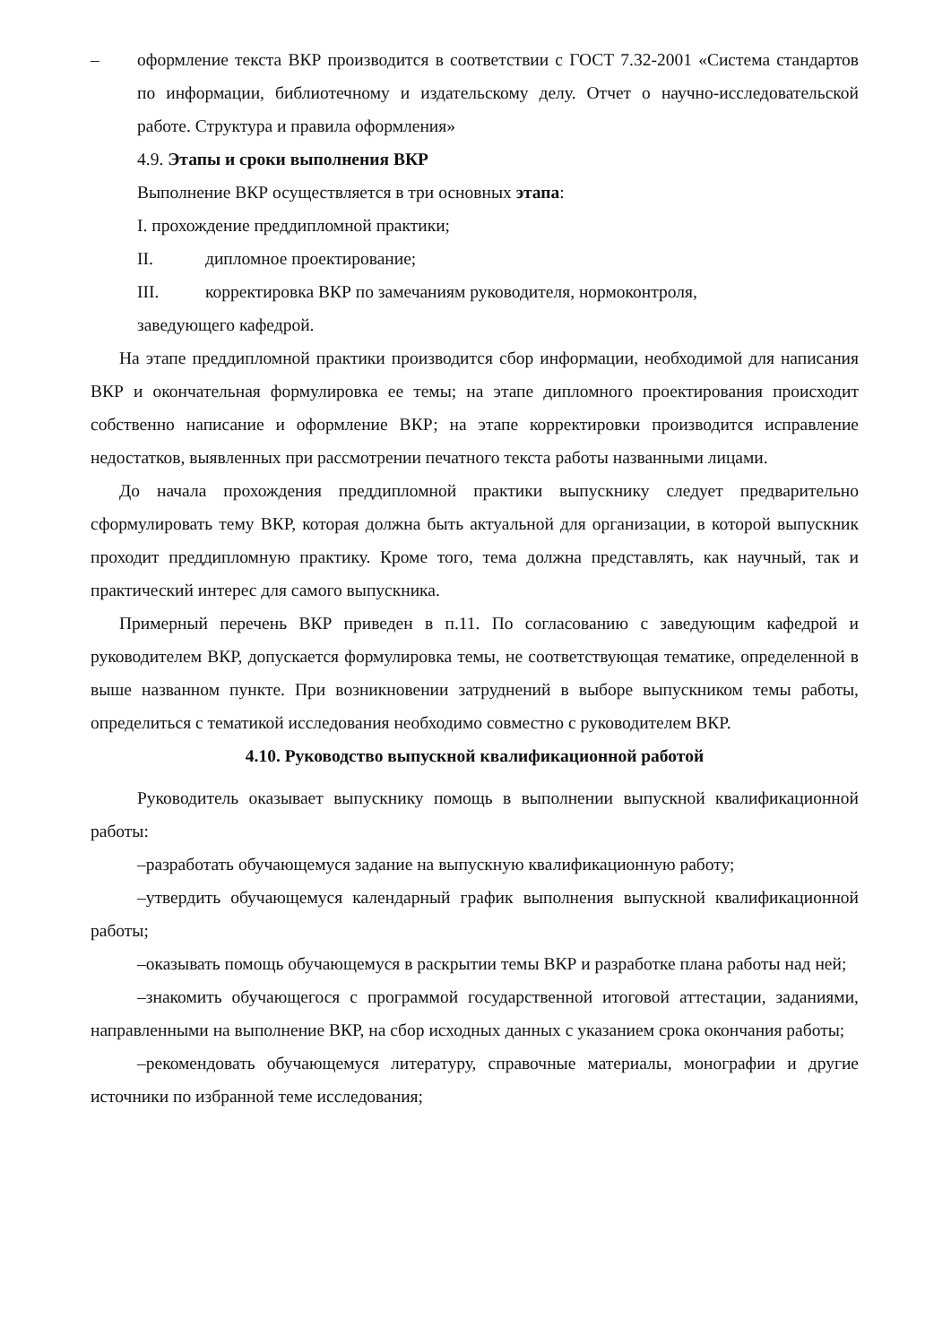– оформление текста ВКР производится в соответствии с ГОСТ 7.32-2001 «Система стандартов по информации, библиотечному и издательскому делу. Отчет о научно-исследовательской работе. Структура и правила оформления»
4.9. Этапы и сроки выполнения ВКР
Выполнение ВКР осуществляется в три основных этапа:
I. прохождение преддипломной практики;
II. дипломное проектирование;
III. корректировка ВКР по замечаниям руководителя, нормоконтроля,
заведующего кафедрой.
На этапе преддипломной практики производится сбор информации, необходимой для написания ВКР и окончательная формулировка ее темы; на этапе дипломного проектирования происходит собственно написание и оформление ВКР; на этапе корректировки производится исправление недостатков, выявленных при рассмотрении печатного текста работы названными лицами.
До начала прохождения преддипломной практики выпускнику следует предварительно сформулировать тему ВКР, которая должна быть актуальной для организации, в которой выпускник проходит преддипломную практику. Кроме того, тема должна представлять, как научный, так и практический интерес для самого выпускника.
Примерный перечень ВКР приведен в п.11. По согласованию с заведующим кафедрой и руководителем ВКР, допускается формулировка темы, не соответствующая тематике, определенной в выше названном пункте. При возникновении затруднений в выборе выпускником темы работы, определиться с тематикой исследования необходимо совместно с руководителем ВКР.
4.10. Руководство выпускной квалификационной работой
Руководитель оказывает выпускнику помощь в выполнении выпускной квалификационной работы:
–разработать обучающемуся задание на выпускную квалификационную работу;
–утвердить обучающемуся календарный график выполнения выпускной квалификационной работы;
–оказывать помощь обучающемуся в раскрытии темы ВКР и разработке плана работы над ней;
–знакомить обучающегося с программой государственной итоговой аттестации, заданиями, направленными на выполнение ВКР, на сбор исходных данных с указанием срока окончания работы;
–рекомендовать обучающемуся литературу, справочные материалы, монографии и другие источники по избранной теме исследования;